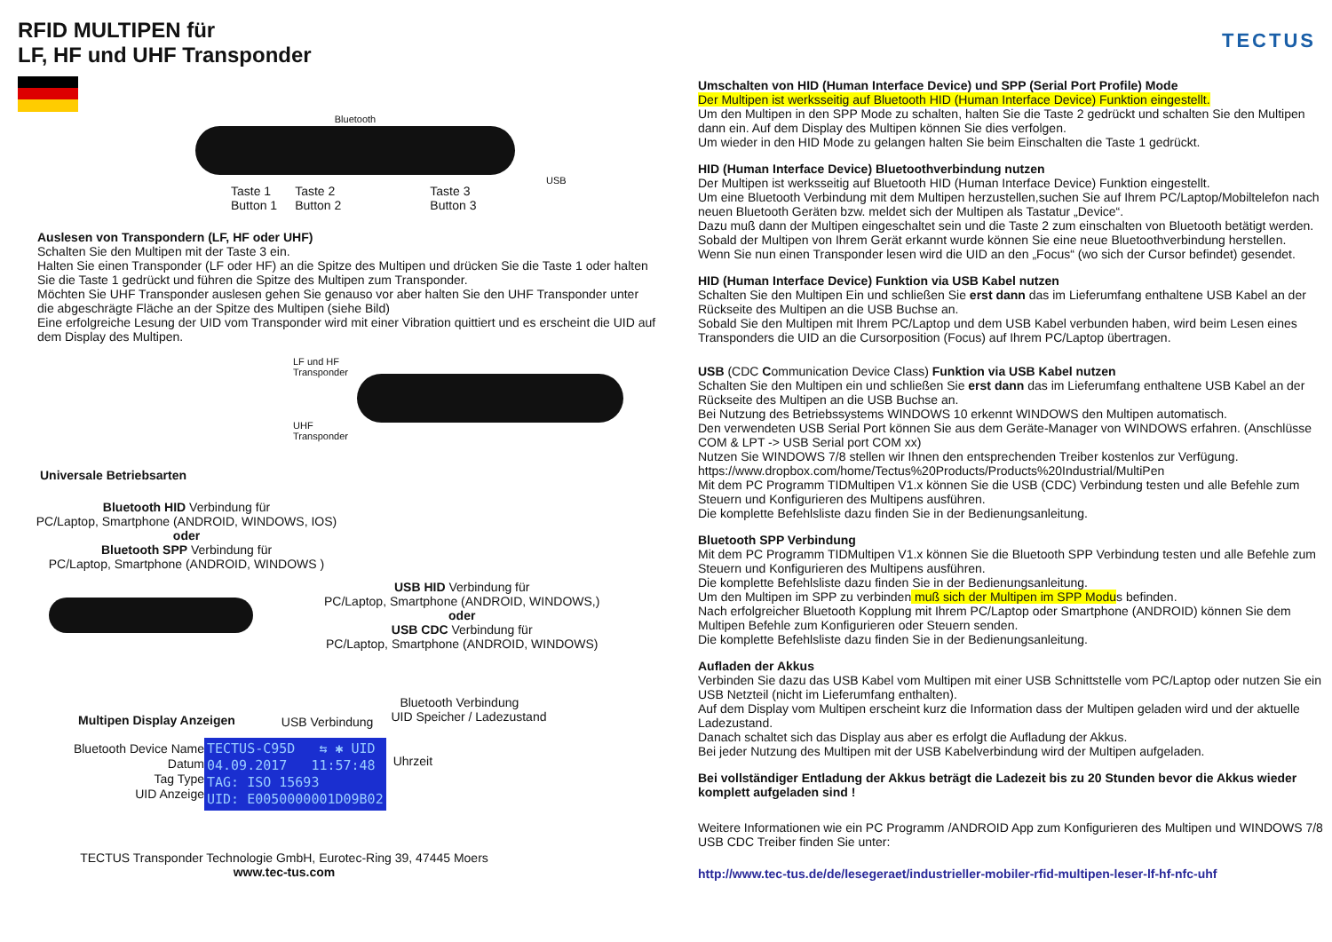TECTUS
RFID MULTIPEN für
LF, HF und UHF Transponder
Bluetooth
Taste 1
Button 1 Taste 2
Button 2 Taste 3
Button 3
USB
Auslesen von Transpondern (LF, HF oder UHF)
Schalten Sie den Multipen mit der Taste 3 ein.
Halten Sie einen Transponder (LF oder HF) an die Spitze des Multipen und drücken Sie die Taste 1 oder halten Sie die Taste 1 gedrückt und führen die Spitze des Multipen zum Transponder.
Möchten Sie UHF Transponder auslesen gehen Sie genauso vor aber halten Sie den UHF Transponder unter die abgeschrägte Fläche an der Spitze des Multipen (siehe Bild)
Eine erfolgreiche Lesung der UID vom Transponder wird mit einer Vibration quittiert und es erscheint die UID auf dem Display des Multipen.
LF und HF
Transponder
UHF
Transponder
Universale Betriebsarten
Bluetooth HID Verbindung für
PC/Laptop, Smartphone (ANDROID, WINDOWS, IOS)
oder
Bluetooth SPP Verbindung für
PC/Laptop, Smartphone (ANDROID, WINDOWS )
USB HID Verbindung für
PC/Laptop, Smartphone (ANDROID, WINDOWS,)
oder
USB CDC Verbindung für
PC/Laptop, Smartphone (ANDROID, WINDOWS)
Multipen Display Anzeigen USB Verbindung
Bluetooth Verbindung
UID Speicher / Ladezustand
Bluetooth Device Name
Datum
Tag Type
UID Anzeige
TECTUS-C95D ⇆ ✱ UID
04.09.2017 11:57:48
TAG: ISO 15693
UID: E0050000001D09B02
Uhrzeit
TECTUS Transponder Technologie GmbH, Eurotec-Ring 39, 47445 Moers
www.tec-tus.com
Umschalten von HID (Human Interface Device) und SPP (Serial Port Profile) Mode
Der Multipen ist werksseitig auf Bluetooth HID (Human Interface Device) Funktion eingestellt.
Um den Multipen in den SPP Mode zu schalten, halten Sie die Taste 2 gedrückt und schalten Sie den Multipen dann ein. Auf dem Display des Multipen können Sie dies verfolgen.
Um wieder in den HID Mode zu gelangen halten Sie beim Einschalten die Taste 1 gedrückt.
HID (Human Interface Device) Bluetoothverbindung nutzen
Der Multipen ist werksseitig auf Bluetooth HID (Human Interface Device) Funktion eingestellt.
Um eine Bluetooth Verbindung mit dem Multipen herzustellen,suchen Sie auf Ihrem PC/Laptop/Mobiltelefon nach neuen Bluetooth Geräten bzw. meldet sich der Multipen als Tastatur „Device“.
Dazu muß dann der Multipen eingeschaltet sein und die Taste 2 zum einschalten von Bluetooth betätigt werden.
Sobald der Multipen von Ihrem Gerät erkannt wurde können Sie eine neue Bluetoothverbindung herstellen.
Wenn Sie nun einen Transponder lesen wird die UID an den „Focus“ (wo sich der Cursor befindet) gesendet.
HID (Human Interface Device) Funktion via USB Kabel nutzen
Schalten Sie den Multipen Ein und schließen Sie erst dann das im Lieferumfang enthaltene USB Kabel an der Rückseite des Multipen an die USB Buchse an.
Sobald Sie den Multipen mit Ihrem PC/Laptop und dem USB Kabel verbunden haben, wird beim Lesen eines Transponders die UID an die Cursorposition (Focus) auf Ihrem PC/Laptop übertragen.
USB (CDC Communication Device Class) Funktion via USB Kabel nutzen
Schalten Sie den Multipen ein und schließen Sie erst dann das im Lieferumfang enthaltene USB Kabel an der Rückseite des Multipen an die USB Buchse an.
Bei Nutzung des Betriebssystems WINDOWS 10 erkennt WINDOWS den Multipen automatisch.
Den verwendeten USB Serial Port können Sie aus dem Geräte-Manager von WINDOWS erfahren. (Anschlüsse COM & LPT -> USB Serial port COM xx)
Nutzen Sie WINDOWS 7/8 stellen wir Ihnen den entsprechenden Treiber kostenlos zur Verfügung.
https://www.dropbox.com/home/Tectus%20Products/Products%20Industrial/MultiPen
Mit dem PC Programm TIDMultipen V1.x können Sie die USB (CDC) Verbindung testen und alle Befehle zum Steuern und Konfigurieren des Multipens ausführen.
Die komplette Befehlsliste dazu finden Sie in der Bedienungsanleitung.
Bluetooth SPP Verbindung
Mit dem PC Programm TIDMultipen V1.x können Sie die Bluetooth SPP Verbindung testen und alle Befehle zum Steuern und Konfigurieren des Multipens ausführen.
Die komplette Befehlsliste dazu finden Sie in der Bedienungsanleitung.
Um den Multipen im SPP zu verbinden muß sich der Multipen im SPP Modus befinden.
Nach erfolgreicher Bluetooth Kopplung mit Ihrem PC/Laptop oder Smartphone (ANDROID) können Sie dem Multipen Befehle zum Konfigurieren oder Steuern senden.
Die komplette Befehlsliste dazu finden Sie in der Bedienungsanleitung.
Aufladen der Akkus
Verbinden Sie dazu das USB Kabel vom Multipen mit einer USB Schnittstelle vom PC/Laptop oder nutzen Sie ein USB Netzteil (nicht im Lieferumfang enthalten).
Auf dem Display vom Multipen erscheint kurz die Information dass der Multipen geladen wird und der aktuelle Ladezustand.
Danach schaltet sich das Display aus aber es erfolgt die Aufladung der Akkus.
Bei jeder Nutzung des Multipen mit der USB Kabelverbindung wird der Multipen aufgeladen.
Bei vollständiger Entladung der Akkus beträgt die Ladezeit bis zu 20 Stunden bevor die Akkus wieder komplett aufgeladen sind !
Weitere Informationen wie ein PC Programm /ANDROID App zum Konfigurieren des Multipen und WINDOWS 7/8 USB CDC Treiber finden Sie unter:
http://www.tec-tus.de/de/lesegeraet/industrieller-mobiler-rfid-multipen-leser-lf-hf-nfc-uhf